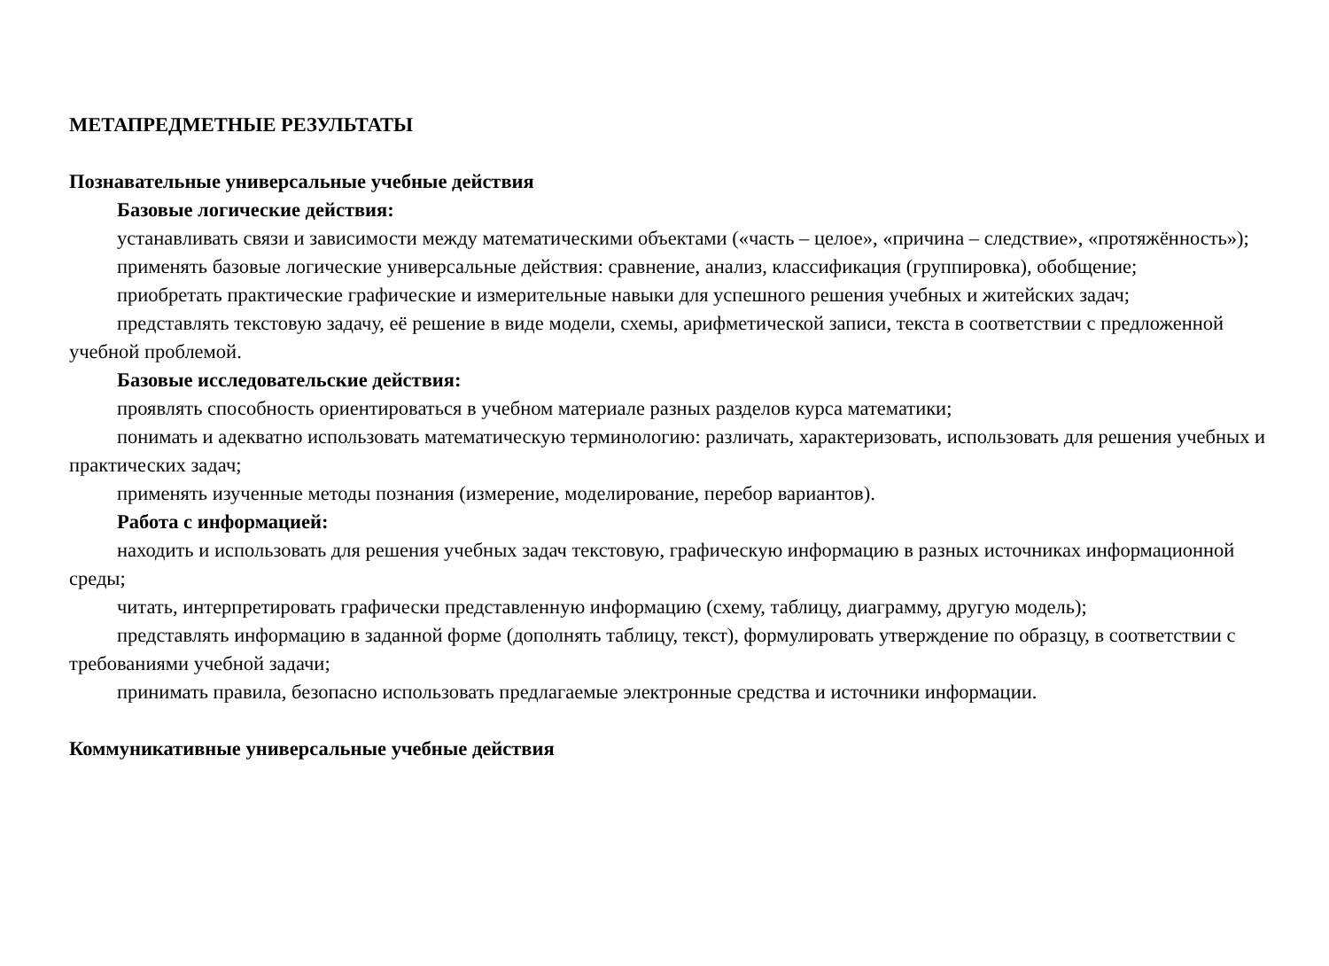МЕТАПРЕДМЕТНЫЕ РЕЗУЛЬТАТЫ
Познавательные универсальные учебные действия
Базовые логические действия:
устанавливать связи и зависимости между математическими объектами («часть – целое», «причина – следствие», «протяжённость»);
применять базовые логические универсальные действия: сравнение, анализ, классификация (группировка), обобщение;
приобретать практические графические и измерительные навыки для успешного решения учебных и житейских задач;
представлять текстовую задачу, её решение в виде модели, схемы, арифметической записи, текста в соответствии с предложенной учебной проблемой.
Базовые исследовательские действия:
проявлять способность ориентироваться в учебном материале разных разделов курса математики;
понимать и адекватно использовать математическую терминологию: различать, характеризовать, использовать для решения учебных и практических задач;
применять изученные методы познания (измерение, моделирование, перебор вариантов).
Работа с информацией:
находить и использовать для решения учебных задач текстовую, графическую информацию в разных источниках информационной среды;
читать, интерпретировать графически представленную информацию (схему, таблицу, диаграмму, другую модель);
представлять информацию в заданной форме (дополнять таблицу, текст), формулировать утверждение по образцу, в соответствии с требованиями учебной задачи;
принимать правила, безопасно использовать предлагаемые электронные средства и источники информации.
Коммуникативные универсальные учебные действия